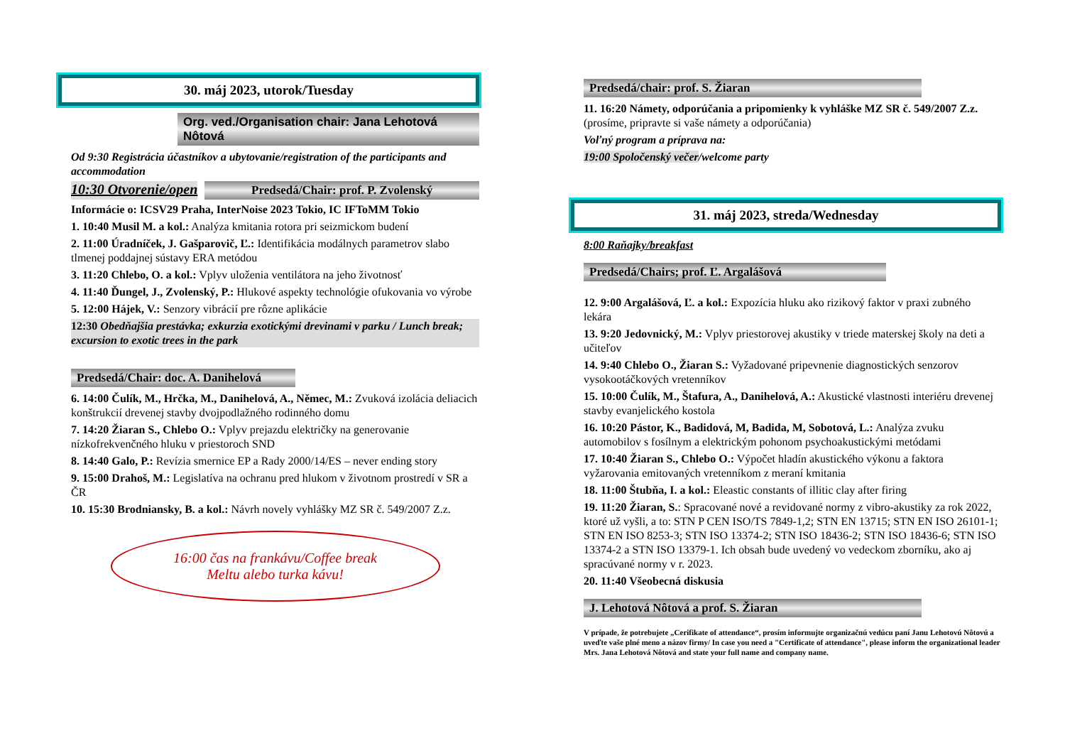30. máj 2023, utorok/Tuesday
Org. ved./Organisation chair: Jana Lehotová Nôtová
Od 9:30 Registrácia účastníkov a ubytovanie/registration of the participants and accommodation
10:30 Otvorenie/open
Predsedá/Chair: prof. P. Zvolenský
Informácie o: ICSV29 Praha, InterNoise 2023 Tokio, IC IFToMM Tokio
1. 10:40 Musil M. a kol.: Analýza kmitania rotora pri seizmickom budení
2. 11:00 Úradníček, J. Gašparovič, Ľ.: Identifikácia modálnych parametrov slabo tlmenej poddajnej sústavy ERA metódou
3. 11:20 Chlebo, O. a kol.: Vplyv uloženia ventilátora na jeho životnosť
4. 11:40 Ďungel, J., Zvolenský, P.: Hlukové aspekty technológie ofukovania vo výrobe
5. 12:00 Hájek, V.: Senzory vibrácií pre rôzne aplikácie
12:30 Obedňajšia prestávka; exkurzia exotickými drevinami v parku / Lunch break; excursion to exotic trees in the park
Predsedá/Chair: doc. A. Danihelová
6. 14:00 Čulík, M., Hrčka, M., Danihelová, A., Němec, M.: Zvuková izolácia deliacich konštrukcií drevenej stavby dvojpodlažného rodinného domu
7. 14:20 Žiaran S., Chlebo O.: Vplyv prejazdu električky na generovanie nízkofrekvenčného hluku v priestoroch SND
8. 14:40 Galo, P.: Revízia smernice EP a Rady 2000/14/ES – never ending story
9. 15:00 Drahoš, M.: Legislatíva na ochranu pred hlukom v životnom prostredí v SR a ČR
10. 15:30 Brodniansky, B. a kol.: Návrh novely vyhlášky MZ SR č. 549/2007 Z.z.
16:00 čas na frankávu/Coffee break
Meltu alebo turka kávu!
Predsedá/chair: prof. S. Žiaran
11. 16:20 Námety, odporúčania a pripomienky k vyhláške MZ SR č. 549/2007 Z.z. (prosíme, pripravte si vaše námety a odporúčania)
Voľný program a príprava na:
19:00 Spoločenský večer/welcome party
31. máj 2023, streda/Wednesday
8:00 Raňajky/breakfast
Predsedá/Chairs; prof. Ľ. Argalášová
12. 9:00 Argalášová, Ľ. a kol.: Expozícia hluku ako rizikový faktor v praxi zubného lekára
13. 9:20 Jedovnický, M.: Vplyv priestorovej akustiky v triede materskej školy na deti a učiteľov
14. 9:40 Chlebo O., Žiaran S.: Vyžadované pripevnenie diagnostických senzorov vysokootáčkových vretenníkov
15. 10:00 Čulík, M., Štafura, A., Danihelová, A.: Akustické vlastnosti interiéru drevenej stavby evanjelického kostola
16. 10:20 Pástor, K., Badidová, M, Badida, M, Sobotová, L.: Analýza zvuku automobilov s fosílnym a elektrickým pohonom psychoakustickými metódami
17. 10:40 Žiaran S., Chlebo O.: Výpočet hladín akustického výkonu a faktora vyžarovania emitovaných vretenníkom z meraní kmitania
18. 11:00 Štubňa, I. a kol.: Eleastic constants of illitic clay after firing
19. 11:20 Žiaran, S.: Spracované nové a revidované normy z vibro-akustiky za rok 2022, ktoré už vyšli, a to: STN P CEN ISO/TS 7849-1,2; STN EN 13715; STN EN ISO 26101-1; STN EN ISO 8253-3; STN ISO 13374-2; STN ISO 18436-2; STN ISO 18436-6; STN ISO 13374-2 a STN ISO 13379-1. Ich obsah bude uvedený vo vedeckom zborníku, ako aj spracúvané normy v r. 2023.
20. 11:40 Všeobecná diskusia
J. Lehotová Nôtová a prof. S. Žiaran
V prípade, že potrebujete „Cerifikate of attendance“, prosím informujte organizačnú vedúcu paní Janu Lehotovú Nôtovú a uveďte vaše plné meno a názov firmy/ In case you need a "Certificate of attendance", please inform the organizational leader Mrs. Jana Lehotová Nôtová and state your full name and company name.